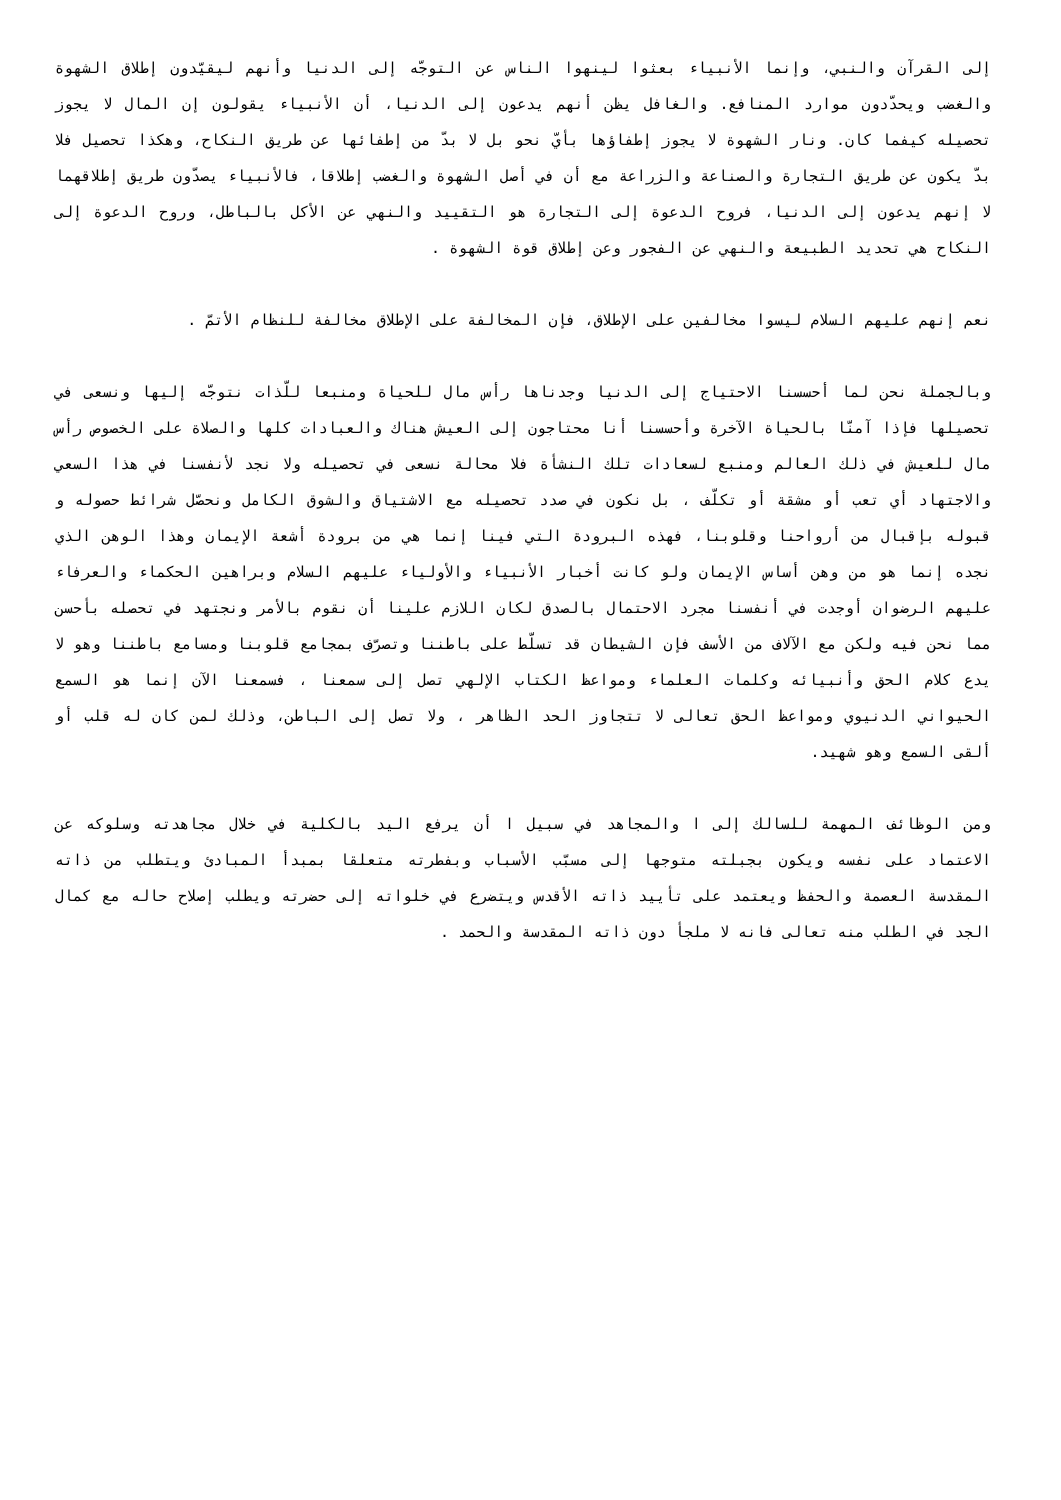إلى القرآن والنبي، وإنما الأنبياء بعثوا لينهوا الناس عن التوجّه إلى الدنيا وأنهم ليقيّدون إطلاق الشهوة والغضب ويحدّدون موارد المنافع. والغافل يظن أنهم يدعون إلى الدنيا، أن الأنبياء يقولون إن المال لا يجوز تحصيله كيفما كان. ونار الشهوة لا يجوز إطفاؤها بأيّ نحو بل لا بدّ من إطفائها عن طريق النكاح، وهكذا تحصيل فلا بدّ يكون عن طريق التجارة والصناعة والزراعة مع أن في أصل الشهوة والغضب إطلاقا، فالأنبياء يصدّون طريق إطلاقهما لا إنهم يدعون إلى الدنيا، فروح الدعوة إلى التجارة هو التقييد والنهي عن الأكل بالباطل، وروح الدعوة إلى النكاح هي تحديد الطبيعة والنهي عن الفجور وعن إطلاق قوة الشهوة .
نعم إنهم عليهم السلام ليسوا مخالفين على الإطلاق، فإن المخالفة على الإطلاق مخالفة للنظام الأتمّ .
وبالجملة نحن لما أحسسنا الاحتياج إلى الدنيا وجدناها رأس مال للحياة ومنبعا للّذات نتوجّه إليها ونسعى في تحصيلها فإذا آمنّا بالحياة الآخرة وأحسسنا أنا محتاجون إلى العيش هناك والعبادات كلها والصلاة على الخصوص رأس مال للعيش في ذلك العالم ومنبع لسعادات تلك النشأة فلا محالة نسعى في تحصيله ولا نجد لأنفسنا في هذا السعي والاجتهاد أي تعب أو مشقة أو تكلّف ، بل نكون في صدد تحصيله مع الاشتياق والشوق الكامل ونحصّل شرائط حصوله و قبوله بإقبال من أرواحنا وقلوبنا، فهذه البرودة التي فينا إنما هي من برودة أشعة الإيمان وهذا الوهن الذي نجده إنما هو من وهن أساس الإيمان ولو كانت أخبار الأنبياء والأولياء عليهم السلام وبراهين الحكماء والعرفاء عليهم الرضوان أوجدت في أنفسنا مجرد الاحتمال بالصدق لكان اللازم علينا أن نقوم بالأمر ونجتهد في تحصله بأحسن مما نحن فيه ولكن مع الآلاف من الأسف فإن الشيطان قد تسلّط على باطننا وتصرّف بمجامع قلوبنا ومسامع باطننا وهو لا يدع كلام الحق وأنبيائه وكلمات العلماء ومواعظ الكتاب الإلهي تصل إلى سمعنا ، فسمعنا الآن إنما هو السمع الحيواني الدنيوي ومواعظ الحق تعالى لا تتجاوز الحد الظاهر ، ولا تصل إلى الباطن، وذلك لمن كان له قلب أو ألقى السمع وهو شهيد.
ومن الوظائف المهمة للسالك إلى ا والمجاهد في سبيل ا أن يرفع اليد بالكلية في خلال مجاهدته وسلوكه عن الاعتماد على نفسه ويكون بجبلته متوجها إلى مسبّب الأسباب وبفطرته متعلقا بمبدأ المبادئ ويتطلب من ذاته المقدسة العصمة والحفظ ويعتمد على تأييد ذاته الأقدس ويتضرع في خلواته إلى حضرته ويطلب إصلاح حاله مع كمال الجد في الطلب منه تعالى فانه لا ملجأ دون ذاته المقدسة والحمد .